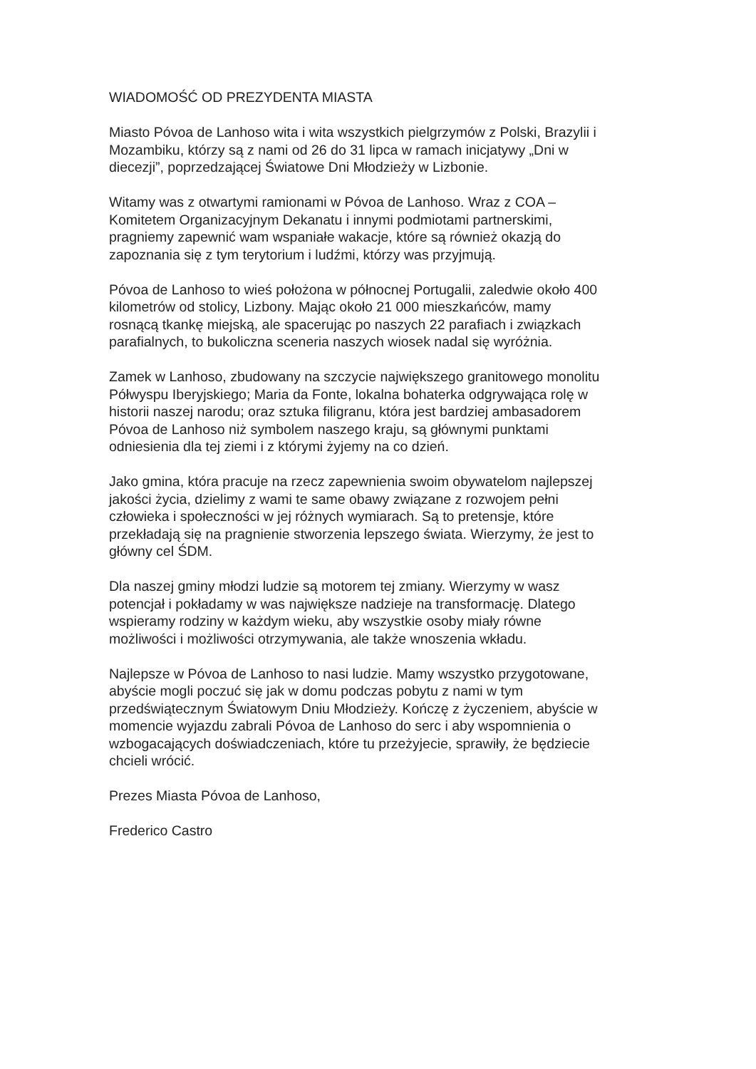WIADOMOŚĆ OD PREZYDENTA MIASTA
Miasto Póvoa de Lanhoso wita i wita wszystkich pielgrzymów z Polski, Brazylii i
Mozambiku, którzy są z nami od 26 do 31 lipca w ramach inicjatywy „Dni w
diecezji”, poprzedzającej Światowe Dni Młodzieży w Lizbonie.
Witamy was z otwartymi ramionami w Póvoa de Lanhoso. Wraz z COA –
Komitetem Organizacyjnym Dekanatu i innymi podmiotami partnerskimi,
pragniemy zapewnić wam wspaniałe wakacje, które są również okazją do
zapoznania się z tym terytorium i ludźmi, którzy was przyjmują.
Póvoa de Lanhoso to wieś położona w północnej Portugalii, zaledwie około 400
kilometrów od stolicy, Lizbony. Mając około 21 000 mieszkańców, mamy
rosnącą tkankę miejską, ale spacerując po naszych 22 parafiach i związkach
parafialnych, to bukoliczna sceneria naszych wiosek nadal się wyróżnia.
Zamek w Lanhoso, zbudowany na szczycie największego granitowego monolitu
Półwyspu Iberyjskiego; Maria da Fonte, lokalna bohaterka odgrywająca rolę w
historii naszej narodu; oraz sztuka filigranu, która jest bardziej ambasadorem
Póvoa de Lanhoso niż symbolem naszego kraju, są głównymi punktami
odniesienia dla tej ziemi i z którymi żyjemy na co dzień.
Jako gmina, która pracuje na rzecz zapewnienia swoim obywatelom najlepszej
jakości życia, dzielimy z wami te same obawy związane z rozwojem pełni
człowieka i społeczności w jej różnych wymiarach. Są to pretensje, które
przekładają się na pragnienie stworzenia lepszego świata. Wierzymy, że jest to
główny cel ŚDM.
Dla naszej gminy młodzi ludzie są motorem tej zmiany. Wierzymy w wasz
potencjał i pokładamy w was największe nadzieje na transformację. Dlatego
wspieramy rodziny w każdym wieku, aby wszystkie osoby miały równe
możliwości i możliwości otrzymywania, ale także wnoszenia wkładu.
Najlepsze w Póvoa de Lanhoso to nasi ludzie. Mamy wszystko przygotowane,
abyście mogli poczuć się jak w domu podczas pobytu z nami w tym
przedświątecznym Światowym Dniu Młodzieży. Kończę z życzeniem, abyście w
momencie wyjazdu zabrali Póvoa de Lanhoso do serc i aby wspomnienia o
wzbogacających doświadczeniach, które tu przeżyjecie, sprawiły, że będziecie
chcieli wrócić.
Prezes Miasta Póvoa de Lanhoso,
Frederico Castro